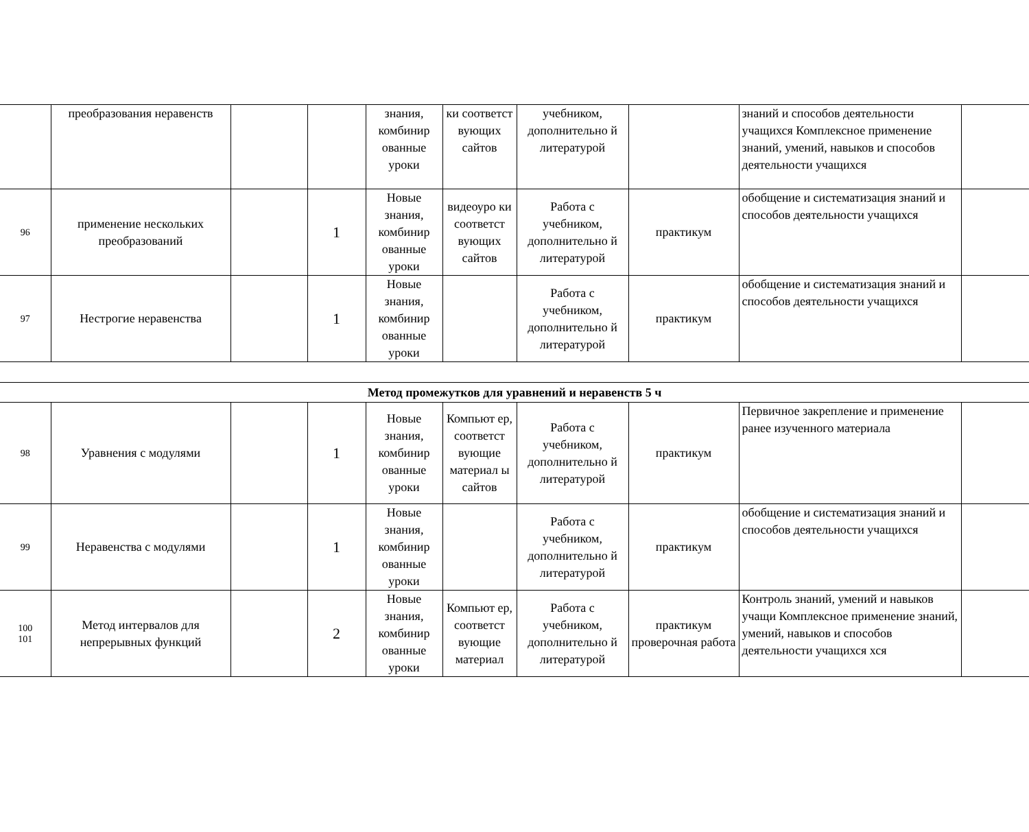| | преобразования неравенств | | | знания, комбинир ованные уроки | ки соответст вующих сайтов | учебником, дополнительно й литературой | | знаний и способов деятельности учащихся Комплексное применение знаний, умений, навыков и способов деятельности учащихся | |
| 96 | применение нескольких преобразований | | 1 | Новые знания, комбинир ованные уроки | видеоуро ки соответст вующих сайтов | Работа с учебником, дополнительно й литературой | практикум | обобщение и систематизация знаний и способов деятельности учащихся | |
| 97 | Нестрогие неравенства | | 1 | Новые знания, комбинир ованные уроки | | Работа с учебником, дополнительно й литературой | практикум | обобщение и систематизация знаний и способов деятельности учащихся | |
| Метод промежутков для уравнений и неравенств 5 ч | | | | | | | | | |
| 98 | Уравнения с модулями | | 1 | Новые знания, комбинир ованные уроки | Компьют ер, соответст вующие материал ы сайтов | Работа с учебником, дополнительно й литературой | практикум | Первичное закрепление и применение ранее изученного материала | |
| 99 | Неравенства с модулями | | 1 | Новые знания, комбинир ованные уроки | | Работа с учебником, дополнительно й литературой | практикум | обобщение и систематизация знаний и способов деятельности учащихся | |
| 100 101 | Метод интервалов для непрерывных функций | | 2 | Новые знания, комбинир ованные уроки | Компьют ер, соответст вующие материал | Работа с учебником, дополнительно й литературой | практикум проверочная работа | Контроль знаний, умений и навыков учащи Комплексное применение знаний, умений, навыков и способов деятельности учащихся хся | |